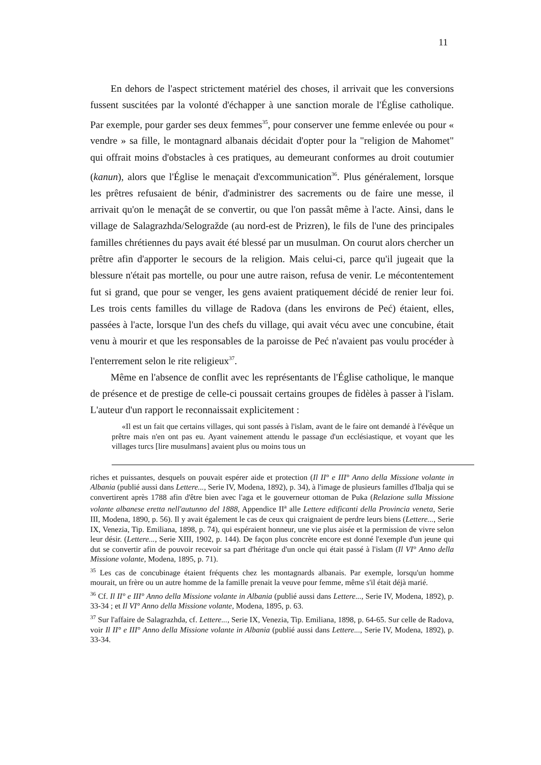11
En dehors de l'aspect strictement matériel des choses, il arrivait que les conversions fussent suscitées par la volonté d'échapper à une sanction morale de l'Église catholique. Par exemple, pour garder ses deux femmes<sup>35</sup>, pour conserver une femme enlevée ou pour « vendre » sa fille, le montagnard albanais décidait d'opter pour la "religion de Mahomet" qui offrait moins d'obstacles à ces pratiques, au demeurant conformes au droit coutumier (kanun), alors que l'Église le menaçait d'excommunication<sup>36</sup>. Plus généralement, lorsque les prêtres refusaient de bénir, d'administrer des sacrements ou de faire une messe, il arrivait qu'on le menaçât de se convertir, ou que l'on passât même à l'acte. Ainsi, dans le village de Salagrazhda/Selogražde (au nord-est de Prizren), le fils de l'une des principales familles chrétiennes du pays avait été blessé par un musulman. On courut alors chercher un prêtre afin d'apporter le secours de la religion. Mais celui-ci, parce qu'il jugeait que la blessure n'était pas mortelle, ou pour une autre raison, refusa de venir. Le mécontentement fut si grand, que pour se venger, les gens avaient pratiquement décidé de renier leur foi. Les trois cents familles du village de Radova (dans les environs de Peć) étaient, elles, passées à l'acte, lorsque l'un des chefs du village, qui avait vécu avec une concubine, était venu à mourir et que les responsables de la paroisse de Peć n'avaient pas voulu procéder à l'enterrement selon le rite religieux<sup>37</sup>.
Même en l'absence de conflit avec les représentants de l'Église catholique, le manque de présence et de prestige de celle-ci poussait certains groupes de fidèles à passer à l'islam. L'auteur d'un rapport le reconnaissait explicitement :
«Il est un fait que certains villages, qui sont passés à l'islam, avant de le faire ont demandé à l'évêque un prêtre mais n'en ont pas eu. Ayant vainement attendu le passage d'un ecclésiastique, et voyant que les villages turcs [lire musulmans] avaient plus ou moins tous un
riches et puissantes, desquels on pouvait espérer aide et protection (Il II° e III° Anno della Missione volante in Albania (publié aussi dans Lettere..., Serie IV, Modena, 1892), p. 34), à l'image de plusieurs familles d'Ibalja qui se convertirent après 1788 afin d'être bien avec l'aga et le gouverneur ottoman de Puka (Relazione sulla Missione volante albanese eretta nell'autunno del 1888, Appendice II<sup>a</sup> alle Lettere edificanti della Provincia veneta, Serie III, Modena, 1890, p. 56). Il y avait également le cas de ceux qui craignaient de perdre leurs biens (Lettere..., Serie IX, Venezia, Tip. Emiliana, 1898, p. 74), qui espéraient honneur, une vie plus aisée et la permission de vivre selon leur désir. (Lettere..., Serie XIII, 1902, p. 144). De façon plus concrète encore est donné l'exemple d'un jeune qui dut se convertir afin de pouvoir recevoir sa part d'héritage d'un oncle qui était passé à l'islam (Il VI° Anno della Missione volante, Modena, 1895, p. 71).
<sup>35</sup> Les cas de concubinage étaient fréquents chez les montagnards albanais. Par exemple, lorsqu'un homme mourait, un frère ou un autre homme de la famille prenait la veuve pour femme, même s'il était déjà marié.
<sup>36</sup> Cf. Il II° e III° Anno della Missione volante in Albania (publié aussi dans Lettere..., Serie IV, Modena, 1892), p. 33-34 ; et Il VI° Anno della Missione volante, Modena, 1895, p. 63.
<sup>37</sup> Sur l'affaire de Salagrazhda, cf. Lettere..., Serie IX, Venezia, Tip. Emiliana, 1898, p. 64-65. Sur celle de Radova, voir Il II° e III° Anno della Missione volante in Albania (publié aussi dans Lettere..., Serie IV, Modena, 1892), p. 33-34.